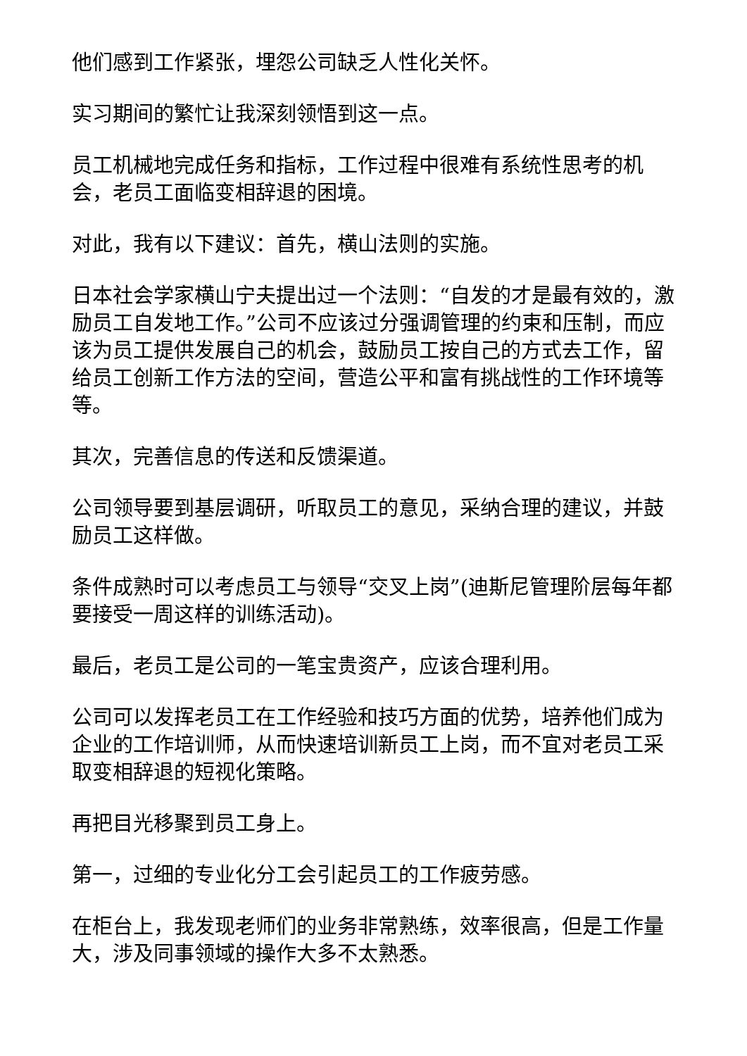他们感到工作紧张，埋怨公司缺乏人性化关怀。
实习期间的繁忙让我深刻领悟到这一点。
员工机械地完成任务和指标，工作过程中很难有系统性思考的机会，老员工面临变相辞退的困境。
对此，我有以下建议：首先，横山法则的实施。
日本社会学家横山宁夫提出过一个法则：“自发的才是最有效的，激励员工自发地工作。”公司不应该过分强调管理的约束和压制，而应该为员工提供发展自己的机会，鼓励员工按自己的方式去工作，留给员工创新工作方法的空间，营造公平和富有挑战性的工作环境等等。
其次，完善信息的传送和反馈渠道。
公司领导要到基层调研，听取员工的意见，采纳合理的建议，并鼓励员工这样做。
条件成熟时可以考虑员工与领导“交叉上岗”(迪斯尼管理阶层每年都要接受一周这样的训练活动)。
最后，老员工是公司的一笔宝贵资产，应该合理利用。
公司可以发挥老员工在工作经验和技巧方面的优势，培养他们成为企业的工作培训师，从而快速培训新员工上岗，而不宜对老员工采取变相辞退的短视化策略。
再把目光移聚到员工身上。
第一，过细的专业化分工会引起员工的工作疲劳感。
在柜台上，我发现老师们的业务非常熟练，效率很高，但是工作量大，涉及同事领域的操作大多不太熟悉。